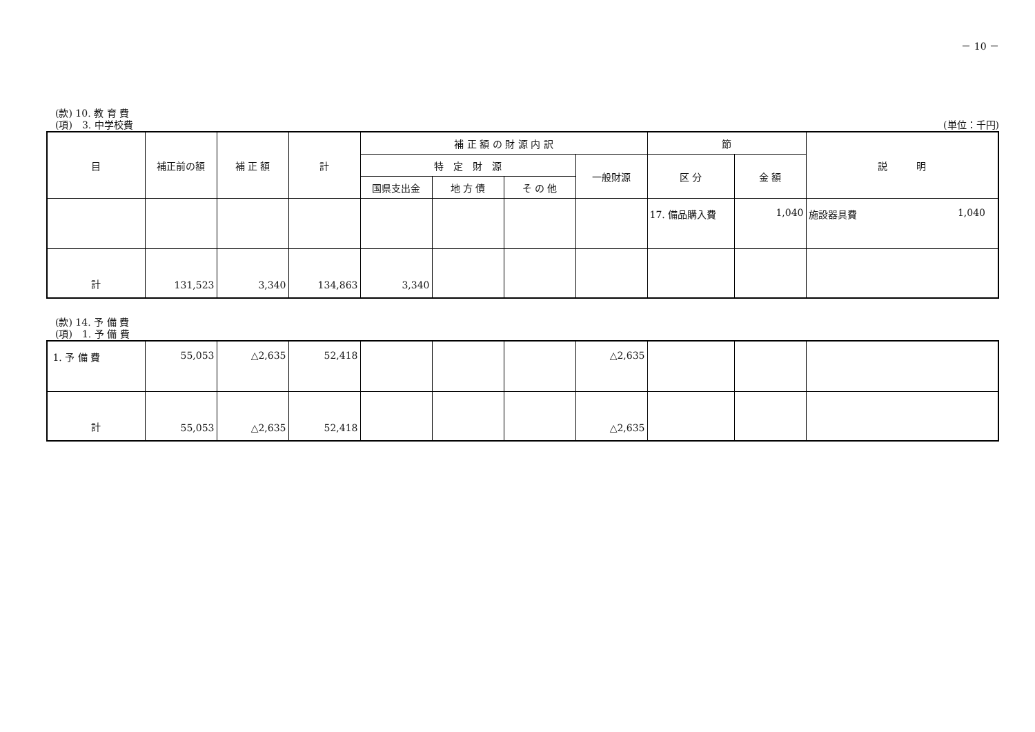－ 10 －
(款) 10. 教 育 費
(項)　3. 中学校費 (単位：千円)
| 目 | 補正前の額 | 補 正 額 | 計 | 補 正 額 の 財 源 内 訳 | | | | 節 | | 説 明 |
| --- | --- | --- | --- | --- | --- | --- | --- | --- | --- | --- |
| | | | | 特 定 財 源 | | | 一般財源 | 区 分 | 金 額 | |
| | | | | 国県支出金 | 地 方 債 | そ の 他 | | | | |
| | | | | | | | | 17. 備品購入費 | 1,040 | 施設器具費 1,040 |
| 計 | 131,523 | 3,340 | 134,863 | 3,340 | | | | | | |
(款) 14. 予 備 費
(項)　1. 予 備 費
| 1. 予 備 費 | 55,053 | △2,635 | 52,418 | | | | △2,635 | | | |
| 計 | 55,053 | △2,635 | 52,418 | | | | △2,635 | | | |